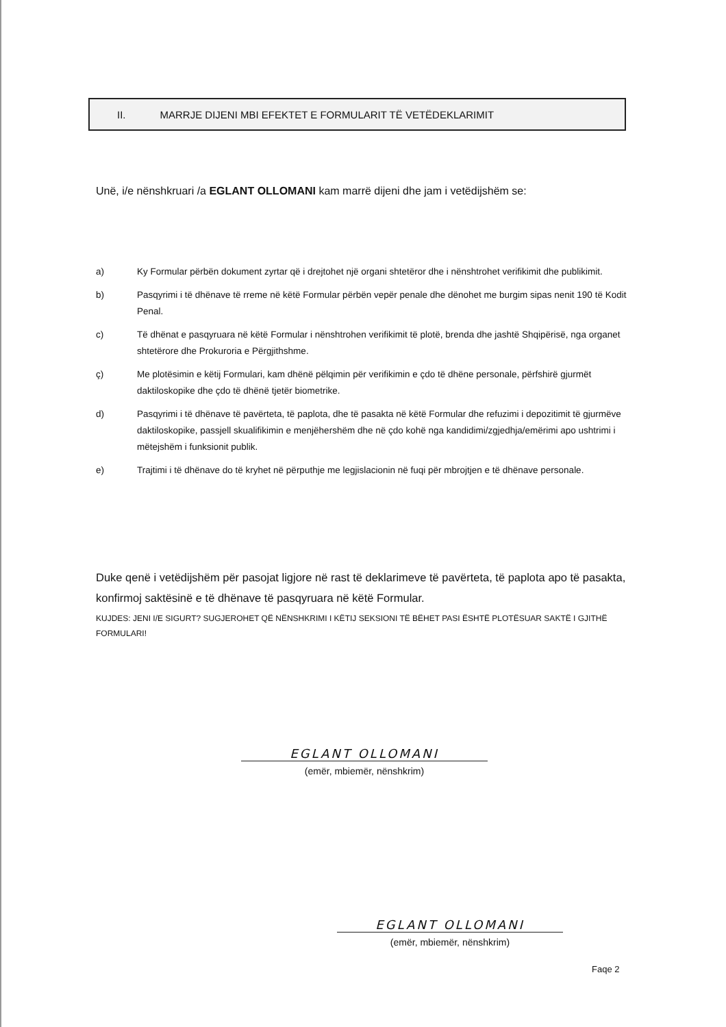II. MARRJE DIJENI MBI EFEKTET E FORMULARIT TË VETËDEKLARIMIT
Unë, i/e nënshkruari /a EGLANT OLLOMANI kam marrë dijeni dhe jam i vetëdijshëm se:
a) Ky Formular përbën dokument zyrtar që i drejtohet një organi shtetëror dhe i nënshtrohet verifikimit dhe publikimit.
b) Pasqyrimi i të dhënave të rreme në këtë Formular përbën vepër penale dhe dënohet me burgim sipas nenit 190 të Kodit Penal.
c) Të dhënat e pasqyruara në këtë Formular i nënshtrohen verifikimit të plotë, brenda dhe jashtë Shqipërisë, nga organet shtetërore dhe Prokuroria e Përgjithshme.
ç) Me plotësimin e këtij Formulari, kam dhënë pëlqimin për verifikimin e çdo të dhëne personale, përfshirë gjurmët daktiloskopike dhe çdo të dhënë tjetër biometrike.
d) Pasqyrimi i të dhënave të pavërteta, të paplota, dhe të pasakta në këtë Formular dhe refuzimi i depozitimit të gjurmëve daktiloskopike, passjell skualifikimin e menjëhershëm dhe në çdo kohë nga kandidimi/zgjedhja/emërimi apo ushtrimi i mëtejshëm i funksionit publik.
e) Trajtimi i të dhënave do të kryhet në përputhje me legjislacionin në fuqi për mbrojtjen e të dhënave personale.
Duke qenë i vetëdijshëm për pasojat ligjore në rast të deklarimeve të pavërteta, të paplota apo të pasakta, konfirmoj saktësinë e të dhënave të pasqyruara në këtë Formular.
KUJDES: JENI I/E SIGURT? SUGJEROHET QË NËNSHKRIMI I KËTIJ SEKSIONI TË BËHET PASI ËSHTË PLOTËSUAR SAKTË I GJITHË FORMULARI!
EGLANT OLLOMANI
(emër, mbiemër, nënshkrim)
EGLANT OLLOMANI
(emër, mbiemër, nënshkrim)
Faqe 2